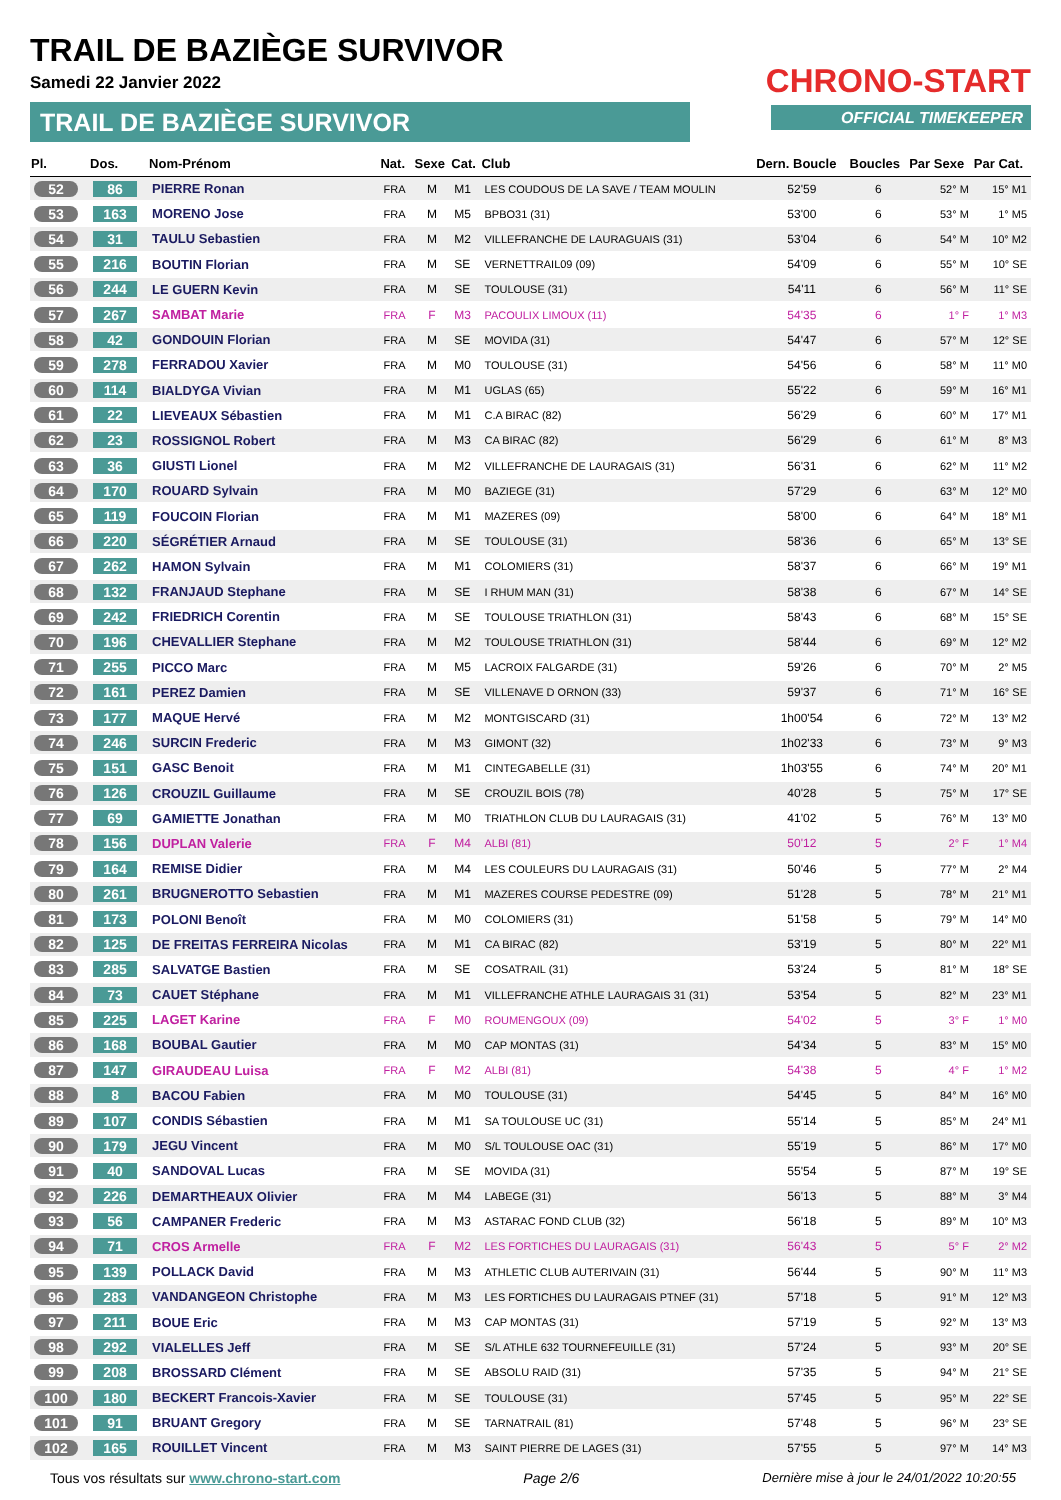TRAIL DE BAZIÈGE SURVIVOR
Samedi 22 Janvier 2022
TRAIL DE BAZIÈGE SURVIVOR
CHRONO-START
OFFICIAL TIMEKEEPER
| Pl. | Dos. | Nom-Prénom | Nat. | Sexe | Cat. | Club | Dern. Boucle | Boucles | Par Sexe | Par Cat. |
| --- | --- | --- | --- | --- | --- | --- | --- | --- | --- | --- |
| 52 | 86 | PIERRE Ronan | FRA | M | M1 | LES COUDOUS DE LA SAVE / TEAM MOULIN | 52'59 | 6 | 52° M | 15° M1 |
| 53 | 163 | MORENO Jose | FRA | M | M5 | BPBO31 (31) | 53'00 | 6 | 53° M | 1° M5 |
| 54 | 31 | TAULU Sebastien | FRA | M | M2 | VILLEFRANCHE DE LAURAGUAIS (31) | 53'04 | 6 | 54° M | 10° M2 |
| 55 | 216 | BOUTIN Florian | FRA | M | SE | VERNETTRAIL09 (09) | 54'09 | 6 | 55° M | 10° SE |
| 56 | 244 | LE GUERN Kevin | FRA | M | SE | TOULOUSE (31) | 54'11 | 6 | 56° M | 11° SE |
| 57 | 267 | SAMBAT Marie | FRA | F | M3 | PACOULIX LIMOUX (11) | 54'35 | 6 | 1° F | 1° M3 |
| 58 | 42 | GONDOUIN Florian | FRA | M | SE | MOVIDA (31) | 54'47 | 6 | 57° M | 12° SE |
| 59 | 278 | FERRADOU Xavier | FRA | M | M0 | TOULOUSE (31) | 54'56 | 6 | 58° M | 11° M0 |
| 60 | 114 | BIALDYGA Vivian | FRA | M | M1 | UGLAS (65) | 55'22 | 6 | 59° M | 16° M1 |
| 61 | 22 | LIEVEAUX Sébastien | FRA | M | M1 | C.A BIRAC (82) | 56'29 | 6 | 60° M | 17° M1 |
| 62 | 23 | ROSSIGNOL Robert | FRA | M | M3 | CA BIRAC (82) | 56'29 | 6 | 61° M | 8° M3 |
| 63 | 36 | GIUSTI Lionel | FRA | M | M2 | VILLEFRANCHE DE LAURAGAIS (31) | 56'31 | 6 | 62° M | 11° M2 |
| 64 | 170 | ROUARD Sylvain | FRA | M | M0 | BAZIEGE (31) | 57'29 | 6 | 63° M | 12° M0 |
| 65 | 119 | FOUCOIN Florian | FRA | M | M1 | MAZERES (09) | 58'00 | 6 | 64° M | 18° M1 |
| 66 | 220 | SÉGRÉTIER Arnaud | FRA | M | SE | TOULOUSE (31) | 58'36 | 6 | 65° M | 13° SE |
| 67 | 262 | HAMON Sylvain | FRA | M | M1 | COLOMIERS (31) | 58'37 | 6 | 66° M | 19° M1 |
| 68 | 132 | FRANJAUD Stephane | FRA | M | SE | I RHUM MAN (31) | 58'38 | 6 | 67° M | 14° SE |
| 69 | 242 | FRIEDRICH Corentin | FRA | M | SE | TOULOUSE TRIATHLON (31) | 58'43 | 6 | 68° M | 15° SE |
| 70 | 196 | CHEVALLIER Stephane | FRA | M | M2 | TOULOUSE TRIATHLON (31) | 58'44 | 6 | 69° M | 12° M2 |
| 71 | 255 | PICCO Marc | FRA | M | M5 | LACROIX FALGARDE (31) | 59'26 | 6 | 70° M | 2° M5 |
| 72 | 161 | PEREZ Damien | FRA | M | SE | VILLENAVE D ORNON (33) | 59'37 | 6 | 71° M | 16° SE |
| 73 | 177 | MAQUE Hervé | FRA | M | M2 | MONTGISCARD (31) | 1h00'54 | 6 | 72° M | 13° M2 |
| 74 | 246 | SURCIN Frederic | FRA | M | M3 | GIMONT (32) | 1h02'33 | 6 | 73° M | 9° M3 |
| 75 | 151 | GASC Benoit | FRA | M | M1 | CINTEGABELLE (31) | 1h03'55 | 6 | 74° M | 20° M1 |
| 76 | 126 | CROUZIL Guillaume | FRA | M | SE | CROUZIL BOIS (78) | 40'28 | 5 | 75° M | 17° SE |
| 77 | 69 | GAMIETTE Jonathan | FRA | M | M0 | TRIATHLON CLUB DU LAURAGAIS (31) | 41'02 | 5 | 76° M | 13° M0 |
| 78 | 156 | DUPLAN Valerie | FRA | F | M4 | ALBI (81) | 50'12 | 5 | 2° F | 1° M4 |
| 79 | 164 | REMISE Didier | FRA | M | M4 | LES COULEURS DU LAURAGAIS (31) | 50'46 | 5 | 77° M | 2° M4 |
| 80 | 261 | BRUGNEROTTO Sebastien | FRA | M | M1 | MAZERES COURSE PEDESTRE (09) | 51'28 | 5 | 78° M | 21° M1 |
| 81 | 173 | POLONI Benoît | FRA | M | M0 | COLOMIERS (31) | 51'58 | 5 | 79° M | 14° M0 |
| 82 | 125 | DE FREITAS FERREIRA Nicolas | FRA | M | M1 | CA BIRAC (82) | 53'19 | 5 | 80° M | 22° M1 |
| 83 | 285 | SALVATGE Bastien | FRA | M | SE | COSATRAIL (31) | 53'24 | 5 | 81° M | 18° SE |
| 84 | 73 | CAUET Stéphane | FRA | M | M1 | VILLEFRANCHE ATHLE LAURAGAIS 31 (31) | 53'54 | 5 | 82° M | 23° M1 |
| 85 | 225 | LAGET Karine | FRA | F | M0 | ROUMENGOUX (09) | 54'02 | 5 | 3° F | 1° M0 |
| 86 | 168 | BOUBAL Gautier | FRA | M | M0 | CAP MONTAS (31) | 54'34 | 5 | 83° M | 15° M0 |
| 87 | 147 | GIRAUDEAU Luisa | FRA | F | M2 | ALBI (81) | 54'38 | 5 | 4° F | 1° M2 |
| 88 | 8 | BACOU Fabien | FRA | M | M0 | TOULOUSE (31) | 54'45 | 5 | 84° M | 16° M0 |
| 89 | 107 | CONDIS Sébastien | FRA | M | M1 | SA TOULOUSE UC (31) | 55'14 | 5 | 85° M | 24° M1 |
| 90 | 179 | JEGU Vincent | FRA | M | M0 | S/L TOULOUSE OAC (31) | 55'19 | 5 | 86° M | 17° M0 |
| 91 | 40 | SANDOVAL Lucas | FRA | M | SE | MOVIDA (31) | 55'54 | 5 | 87° M | 19° SE |
| 92 | 226 | DEMARTHEAUX Olivier | FRA | M | M4 | LABEGE (31) | 56'13 | 5 | 88° M | 3° M4 |
| 93 | 56 | CAMPANER Frederic | FRA | M | M3 | ASTARAC FOND CLUB (32) | 56'18 | 5 | 89° M | 10° M3 |
| 94 | 71 | CROS Armelle | FRA | F | M2 | LES FORTICHES DU LAURAGAIS (31) | 56'43 | 5 | 5° F | 2° M2 |
| 95 | 139 | POLLACK David | FRA | M | M3 | ATHLETIC CLUB AUTERIVAIN (31) | 56'44 | 5 | 90° M | 11° M3 |
| 96 | 283 | VANDANGEON Christophe | FRA | M | M3 | LES FORTICHES DU LAURAGAIS PTNEF (31) | 57'18 | 5 | 91° M | 12° M3 |
| 97 | 211 | BOUE Eric | FRA | M | M3 | CAP MONTAS (31) | 57'19 | 5 | 92° M | 13° M3 |
| 98 | 292 | VIALELLES Jeff | FRA | M | SE | S/L ATHLE 632 TOURNEFEUILLE (31) | 57'24 | 5 | 93° M | 20° SE |
| 99 | 208 | BROSSARD Clément | FRA | M | SE | ABSOLU RAID (31) | 57'35 | 5 | 94° M | 21° SE |
| 100 | 180 | BECKERT Francois-Xavier | FRA | M | SE | TOULOUSE (31) | 57'45 | 5 | 95° M | 22° SE |
| 101 | 91 | BRUANT Gregory | FRA | M | SE | TARNATRAIL (81) | 57'48 | 5 | 96° M | 23° SE |
| 102 | 165 | ROUILLET Vincent | FRA | M | M3 | SAINT PIERRE DE LAGES (31) | 57'55 | 5 | 97° M | 14° M3 |
Tous vos résultats sur www.chrono-start.com Page 2/6 Dernière mise à jour le 24/01/2022 10:20:55